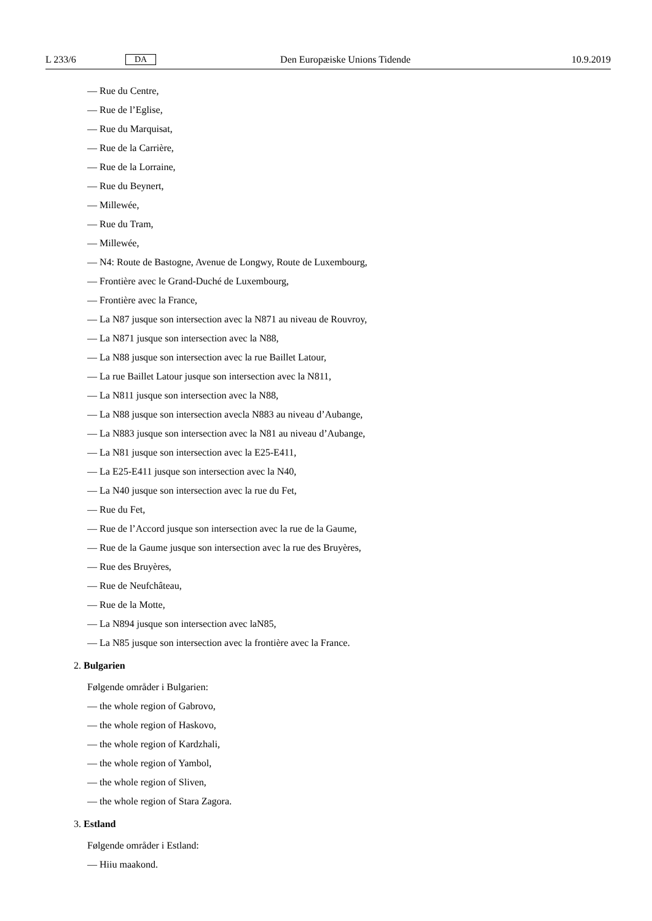L 233/6 DA Den Europæiske Unions Tidende 10.9.2019
— Rue du Centre,
— Rue de l’Eglise,
— Rue du Marquisat,
— Rue de la Carrière,
— Rue de la Lorraine,
— Rue du Beynert,
— Millewée,
— Rue du Tram,
— Millewée,
— N4: Route de Bastogne, Avenue de Longwy, Route de Luxembourg,
— Frontière avec le Grand-Duché de Luxembourg,
— Frontière avec la France,
— La N87 jusque son intersection avec la N871 au niveau de Rouvroy,
— La N871 jusque son intersection avec la N88,
— La N88 jusque son intersection avec la rue Baillet Latour,
— La rue Baillet Latour jusque son intersection avec la N811,
— La N811 jusque son intersection avec la N88,
— La N88 jusque son intersection avecla N883 au niveau d’Aubange,
— La N883 jusque son intersection avec la N81 au niveau d’Aubange,
— La N81 jusque son intersection avec la E25-E411,
— La E25-E411 jusque son intersection avec la N40,
— La N40 jusque son intersection avec la rue du Fet,
— Rue du Fet,
— Rue de l’Accord jusque son intersection avec la rue de la Gaume,
— Rue de la Gaume jusque son intersection avec la rue des Bruyères,
— Rue des Bruyères,
— Rue de Neufchâteau,
— Rue de la Motte,
— La N894 jusque son intersection avec laN85,
— La N85 jusque son intersection avec la frontière avec la France.
2. Bulgarien
Følgende områder i Bulgarien:
— the whole region of Gabrovo,
— the whole region of Haskovo,
— the whole region of Kardzhali,
— the whole region of Yambol,
— the whole region of Sliven,
— the whole region of Stara Zagora.
3. Estland
Følgende områder i Estland:
— Hiiu maakond.